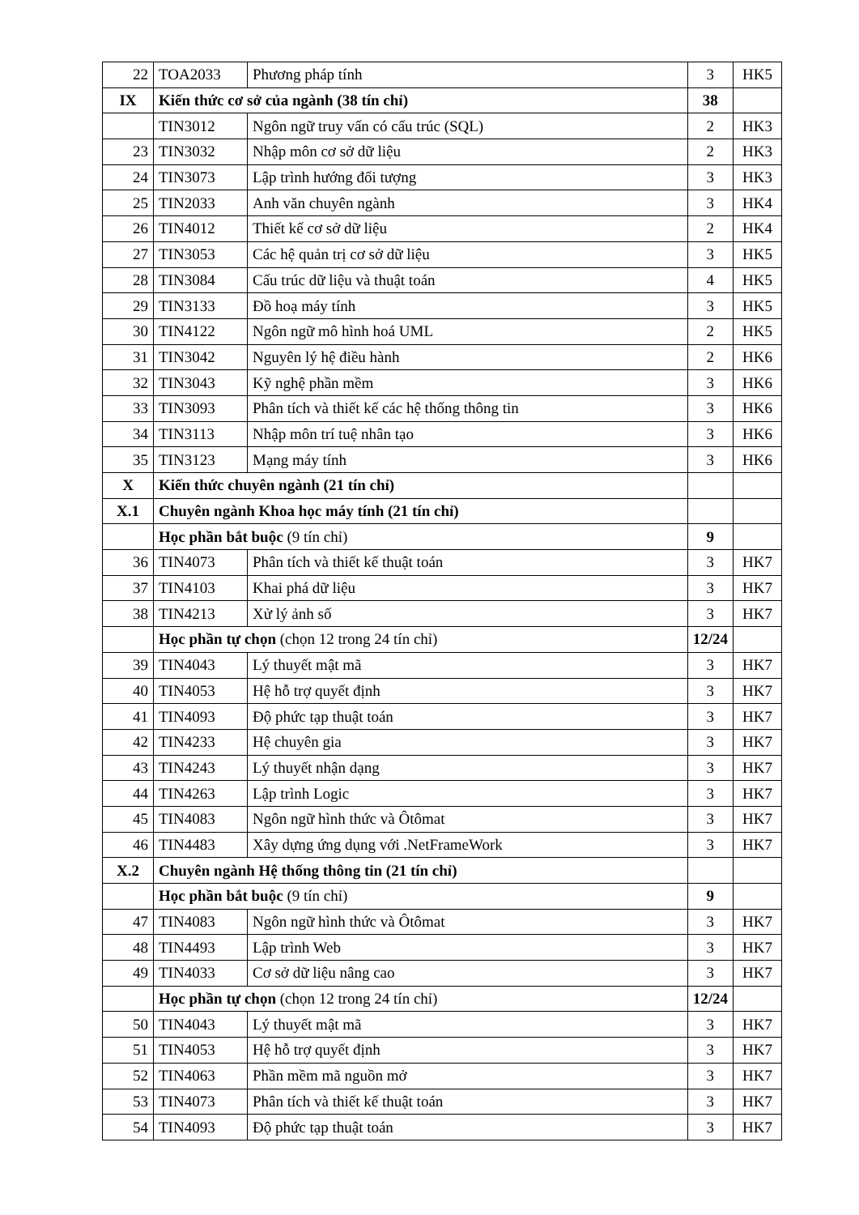| 22 | TOA2033 | Phương pháp tính | 3 | HK5 |
| IX | Kiến thức cơ sở của ngành (38 tín chỉ) | | 38 | |
| | TIN3012 | Ngôn ngữ truy vấn có cấu trúc (SQL) | 2 | HK3 |
| 23 | TIN3032 | Nhập môn cơ sở dữ liệu | 2 | HK3 |
| 24 | TIN3073 | Lập trình hướng đối tượng | 3 | HK3 |
| 25 | TIN2033 | Anh văn chuyên ngành | 3 | HK4 |
| 26 | TIN4012 | Thiết kế cơ sở dữ liệu | 2 | HK4 |
| 27 | TIN3053 | Các hệ quản trị cơ sở dữ liệu | 3 | HK5 |
| 28 | TIN3084 | Cấu trúc dữ liệu và thuật toán | 4 | HK5 |
| 29 | TIN3133 | Đồ hoạ máy tính | 3 | HK5 |
| 30 | TIN4122 | Ngôn ngữ mô hình hoá UML | 2 | HK5 |
| 31 | TIN3042 | Nguyên lý hệ điều hành | 2 | HK6 |
| 32 | TIN3043 | Kỹ nghệ phần mềm | 3 | HK6 |
| 33 | TIN3093 | Phân tích và thiết kế các hệ thống thông tin | 3 | HK6 |
| 34 | TIN3113 | Nhập môn trí tuệ nhân tạo | 3 | HK6 |
| 35 | TIN3123 | Mạng máy tính | 3 | HK6 |
| X | Kiến thức chuyên ngành (21 tín chỉ) | | | |
| X.1 | Chuyên ngành Khoa học máy tính (21 tín chỉ) | | | |
| | Học phần bắt buộc (9 tín chỉ) | | 9 | |
| 36 | TIN4073 | Phân tích và thiết kế thuật toán | 3 | HK7 |
| 37 | TIN4103 | Khai phá dữ liệu | 3 | HK7 |
| 38 | TIN4213 | Xử lý ảnh số | 3 | HK7 |
| | Học phần tự chọn (chọn 12 trong 24 tín chỉ) | | 12/24 | |
| 39 | TIN4043 | Lý thuyết mật mã | 3 | HK7 |
| 40 | TIN4053 | Hệ hỗ trợ quyết định | 3 | HK7 |
| 41 | TIN4093 | Độ phức tạp thuật toán | 3 | HK7 |
| 42 | TIN4233 | Hệ chuyên gia | 3 | HK7 |
| 43 | TIN4243 | Lý thuyết nhận dạng | 3 | HK7 |
| 44 | TIN4263 | Lập trình Logic | 3 | HK7 |
| 45 | TIN4083 | Ngôn ngữ hình thức và Ôtômat | 3 | HK7 |
| 46 | TIN4483 | Xây dựng ứng dụng với .NetFrameWork | 3 | HK7 |
| X.2 | Chuyên ngành Hệ thống thông tin (21 tín chỉ) | | | |
| | Học phần bắt buộc (9 tín chỉ) | | 9 | |
| 47 | TIN4083 | Ngôn ngữ hình thức và Ôtômat | 3 | HK7 |
| 48 | TIN4493 | Lập trình Web | 3 | HK7 |
| 49 | TIN4033 | Cơ sở dữ liệu nâng cao | 3 | HK7 |
| | Học phần tự chọn (chọn 12 trong 24 tín chỉ) | | 12/24 | |
| 50 | TIN4043 | Lý thuyết mật mã | 3 | HK7 |
| 51 | TIN4053 | Hệ hỗ trợ quyết định | 3 | HK7 |
| 52 | TIN4063 | Phần mềm mã nguồn mở | 3 | HK7 |
| 53 | TIN4073 | Phân tích và thiết kế thuật toán | 3 | HK7 |
| 54 | TIN4093 | Độ phức tạp thuật toán | 3 | HK7 |